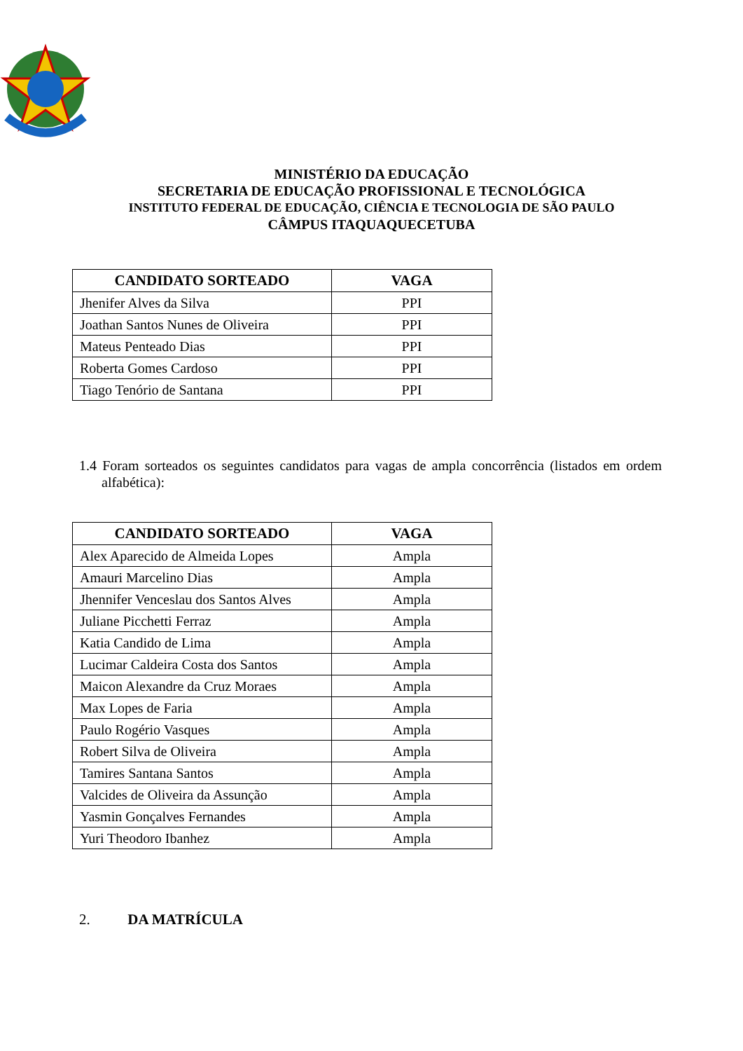MINISTÉRIO DA EDUCAÇÃO
SECRETARIA DE EDUCAÇÃO PROFISSIONAL E TECNOLÓGICA
INSTITUTO FEDERAL DE EDUCAÇÃO, CIÊNCIA E TECNOLOGIA DE SÃO PAULO
CÂMPUS ITAQUAQUECETUBA
| CANDIDATO SORTEADO | VAGA |
| --- | --- |
| Jhenifer Alves da Silva | PPI |
| Joathan Santos Nunes de Oliveira | PPI |
| Mateus Penteado Dias | PPI |
| Roberta Gomes Cardoso | PPI |
| Tiago Tenório de Santana | PPI |
1.4 Foram sorteados os seguintes candidatos para vagas de ampla concorrência (listados em ordem alfabética):
| CANDIDATO SORTEADO | VAGA |
| --- | --- |
| Alex Aparecido de Almeida Lopes | Ampla |
| Amauri Marcelino Dias | Ampla |
| Jhennifer Venceslau dos Santos Alves | Ampla |
| Juliane Picchetti Ferraz | Ampla |
| Katia Candido de Lima | Ampla |
| Lucimar Caldeira Costa dos Santos | Ampla |
| Maicon Alexandre da Cruz Moraes | Ampla |
| Max Lopes de Faria | Ampla |
| Paulo Rogério Vasques | Ampla |
| Robert Silva de Oliveira | Ampla |
| Tamires Santana Santos | Ampla |
| Valcides de Oliveira da Assunção | Ampla |
| Yasmin Gonçalves Fernandes | Ampla |
| Yuri Theodoro Ibanhez | Ampla |
2. DA MATRÍCULA